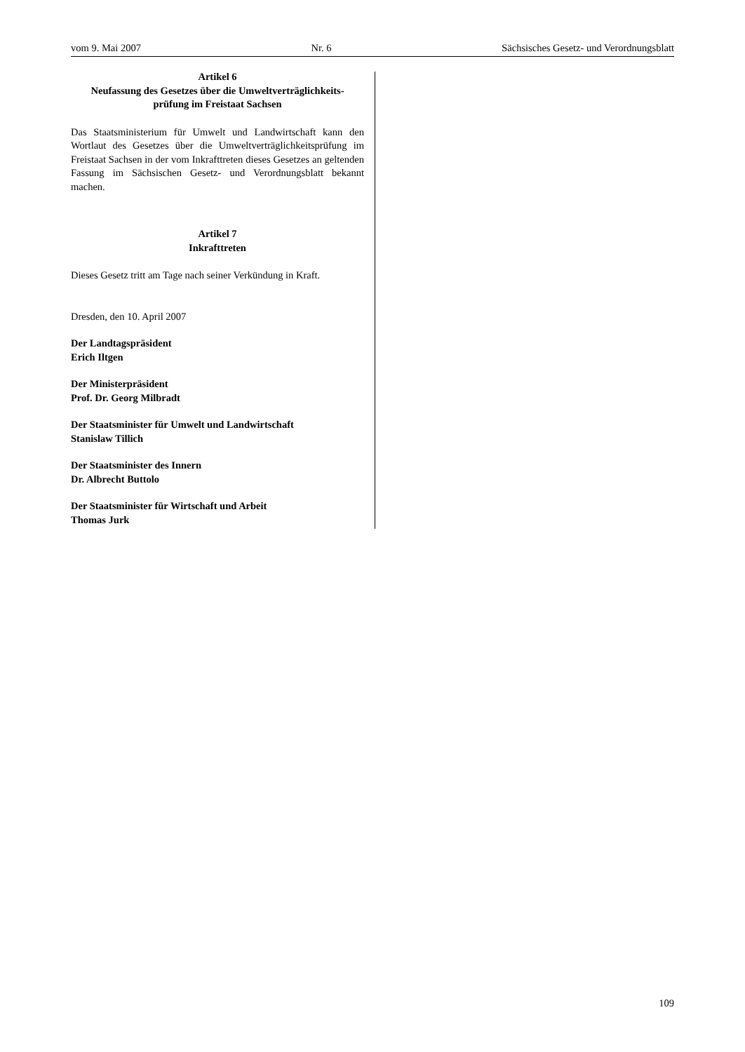vom 9. Mai 2007 Nr. 6 Sächsisches Gesetz- und Verordnungsblatt
Artikel 6
Neufassung des Gesetzes über die Umweltverträglichkeits-
prüfung im Freistaat Sachsen
Das Staatsministerium für Umwelt und Landwirtschaft kann den Wortlaut des Gesetzes über die Umweltverträglichkeitsprüfung im Freistaat Sachsen in der vom Inkrafttreten dieses Gesetzes an geltenden Fassung im Sächsischen Gesetz- und Verordnungsblatt bekannt machen.
Artikel 7
Inkrafttreten
Dieses Gesetz tritt am Tage nach seiner Verkündung in Kraft.
Dresden, den 10. April 2007
Der Landtagspräsident
Erich Iltgen
Der Ministerpräsident
Prof. Dr. Georg Milbradt
Der Staatsminister für Umwelt und Landwirtschaft
Stanislaw Tillich
Der Staatsminister des Innern
Dr. Albrecht Buttolo
Der Staatsminister für Wirtschaft und Arbeit
Thomas Jurk
109